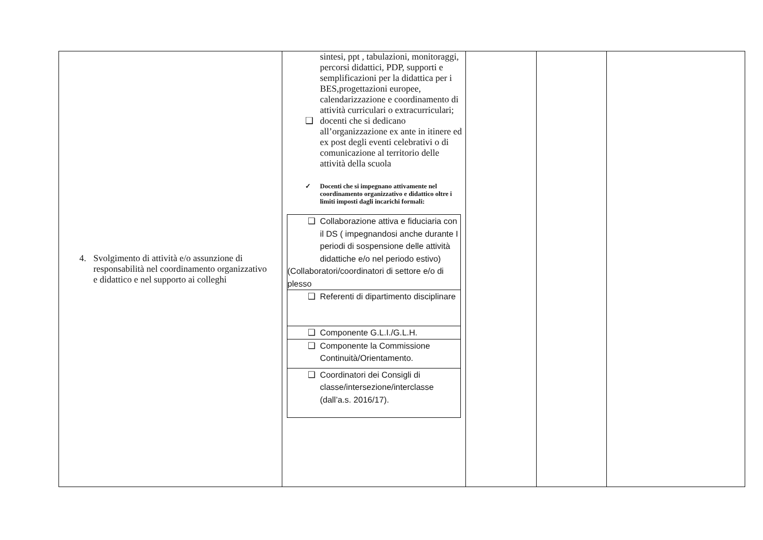| 4. Svolgimento di attività e/o assunzione di responsabilità nel coordinamento organizzativo e didattico e nel supporto ai colleghi | sintesi, ppt , tabulazioni, monitoraggi, percorsi didattici, PDP, supporti e semplificazioni per la didattica per i BES,progettazioni europee, calendarizzazione e coordinamento di attività curriculari o extracurriculari; ❑ docenti che si dedicano all’organizzazione ex ante in itinere ed ex post degli eventi celebrativi o di comunicazione al territorio delle attività della scuola ✓ Docenti che si impegnano attivamente nel coordinamento organizzativo e didattico oltre i limiti imposti dagli incarichi formali: / ❑ Collaborazione attiva e fiduciaria con il DS ( impegnandosi anche durante I periodi di sospensione delle attività didattiche e/o nel periodo estivo) (Collaboratori/coordinatori di settore e/o di plesso / / ❑ Referenti di dipartimento disciplinare / / ❑ Componente G.L.I./G.L.H. / / ❑ Componente la Commissione Continuità/Orientamento. / / ❑ Coordinatori dei Consigli di classe/intersezione/interclasse (dall’a.s. 2016/17). / | | | |